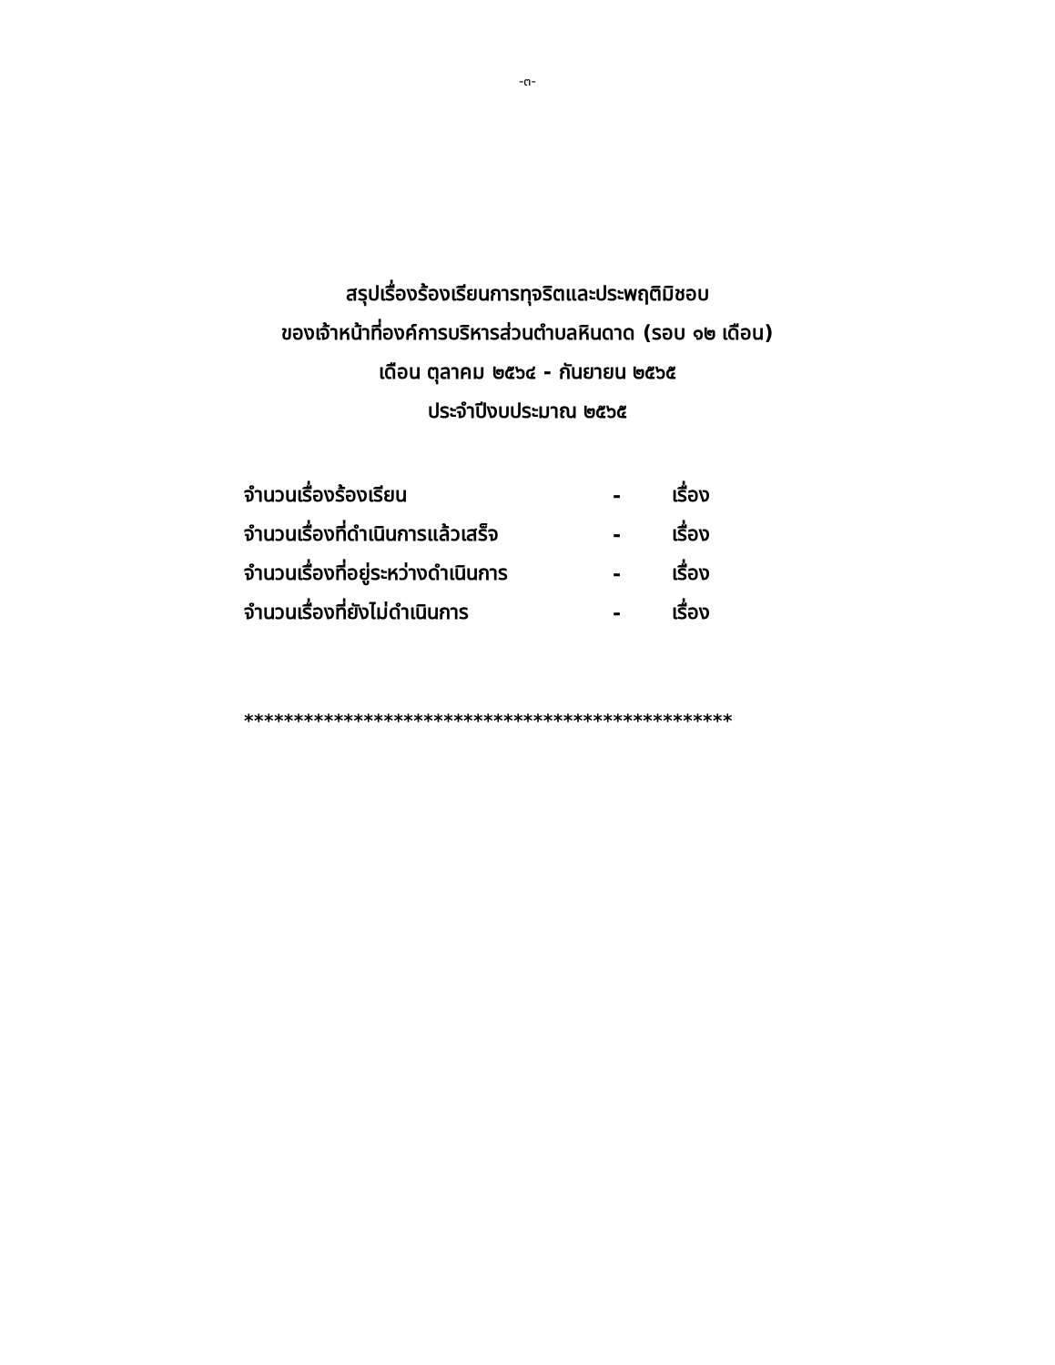-๓-
สรุปเรื่องร้องเรียนการทุจริตและประพฤติมิชอบ
ของเจ้าหน้าที่องค์การบริหารส่วนตำบลหินดาด (รอบ ๑๒ เดือน)
เดือน ตุลาคม ๒๕๖๔ - กันยายน ๒๕๖๕
ประจำปีงบประมาณ ๒๕๖๕
| จำนวนเรื่องร้องเรียน | - | เรื่อง |
| จำนวนเรื่องที่ดำเนินการแล้วเสร็จ | - | เรื่อง |
| จำนวนเรื่องที่อยู่ระหว่างดำเนินการ | - | เรื่อง |
| จำนวนเรื่องที่ยังไม่ดำเนินการ | - | เรื่อง |
*************************************************